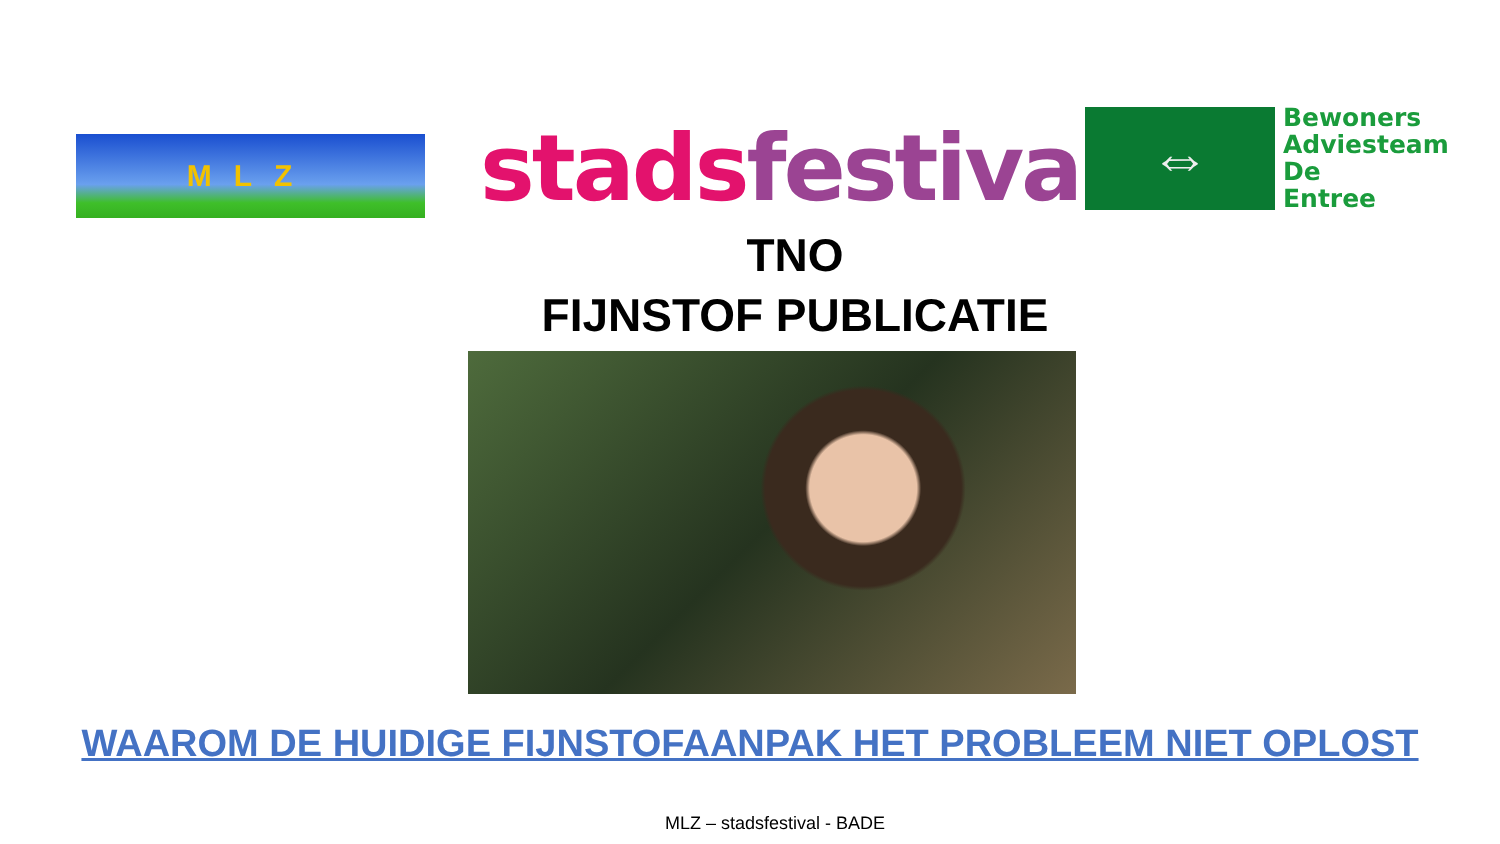MLZ
stads festival
⇔
Bewoners
Adviesteam
De
Entree
TNO
FIJNSTOF PUBLICATIE
WAAROM DE HUIDIGE FIJNSTOFAANPAK HET PROBLEEM NIET OPLOST
MLZ – stadsfestival - BADE